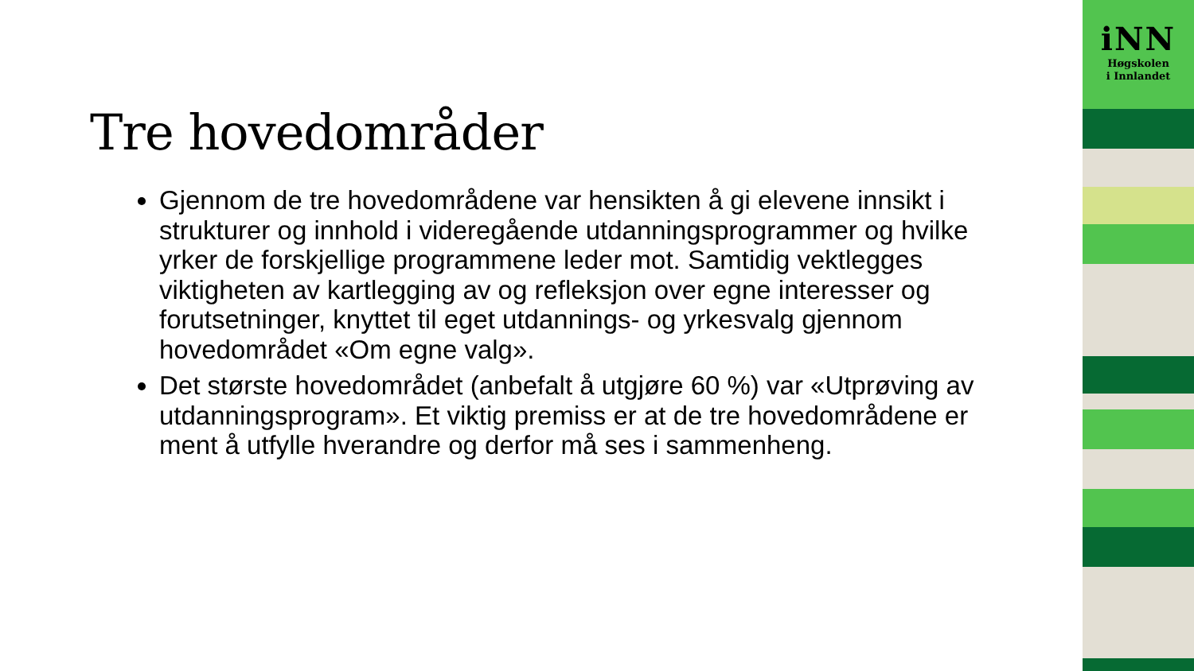Tre hovedområder
Gjennom de tre hovedområdene var hensikten å gi elevene innsikt i strukturer og innhold i videregående utdanningsprogrammer og hvilke yrker de forskjellige programmene leder mot. Samtidig vektlegges viktigheten av kartlegging av og refleksjon over egne interesser og forutsetninger, knyttet til eget utdannings- og yrkesvalg gjennom hovedområdet «Om egne valg».
Det største hovedområdet (anbefalt å utgjøre 60 %) var «Utprøving av utdanningsprogram». Et viktig premiss er at de tre hovedområdene er ment å utfylle hverandre og derfor må ses i sammenheng.
iNN
Høgskolen
i Innlandet